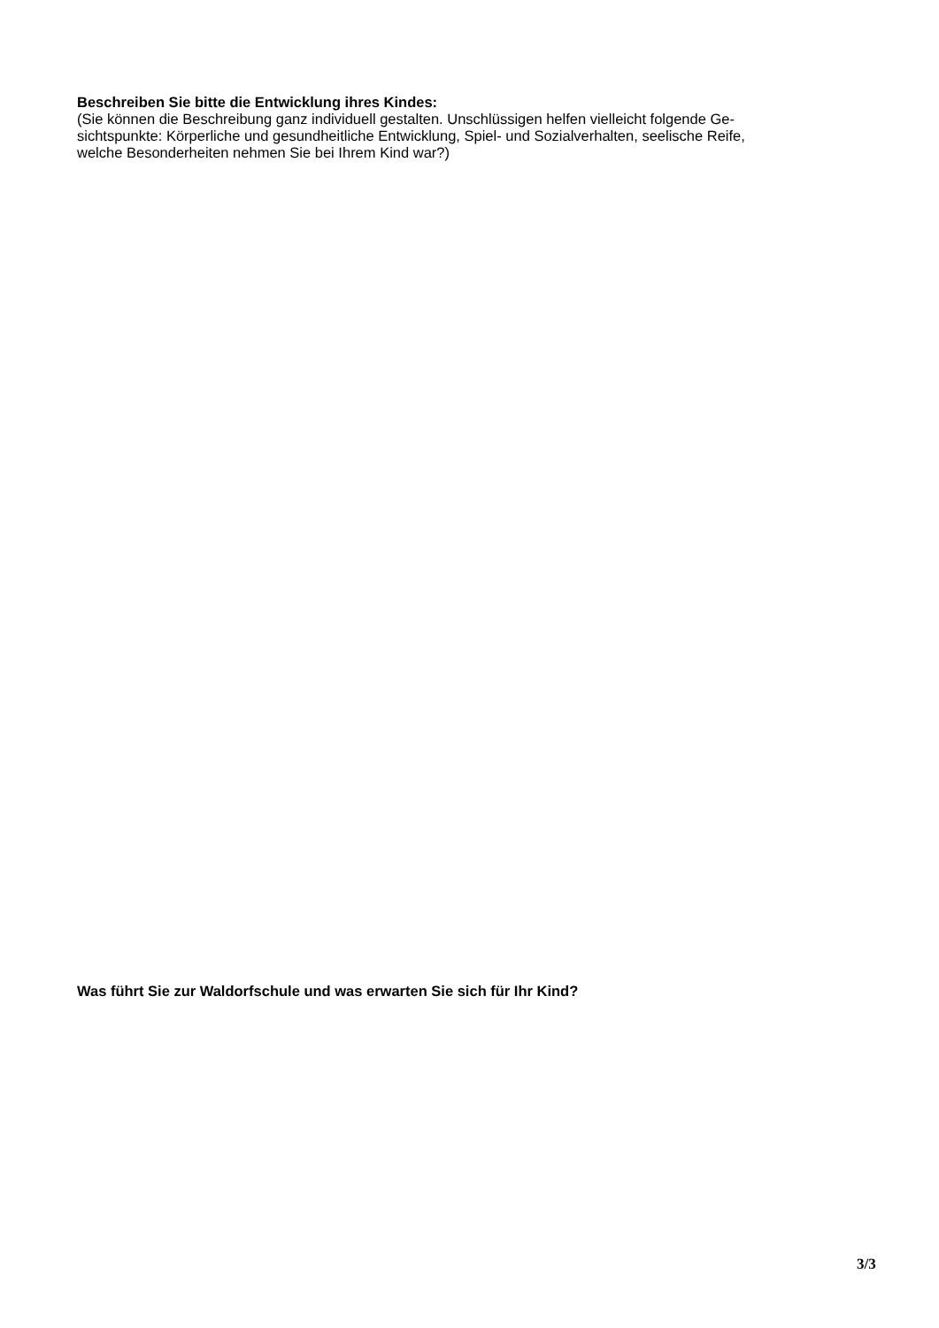Beschreiben Sie bitte die Entwicklung ihres Kindes:
(Sie können die Beschreibung ganz individuell gestalten. Unschlüssigen helfen vielleicht folgende Ge-
sichtspunkte: Körperliche und gesundheitliche Entwicklung, Spiel- und Sozialverhalten, seelische Reife,
welche Besonderheiten nehmen Sie bei Ihrem Kind war?)
Was führt Sie zur Waldorfschule und was erwarten Sie sich für Ihr Kind?
3/3